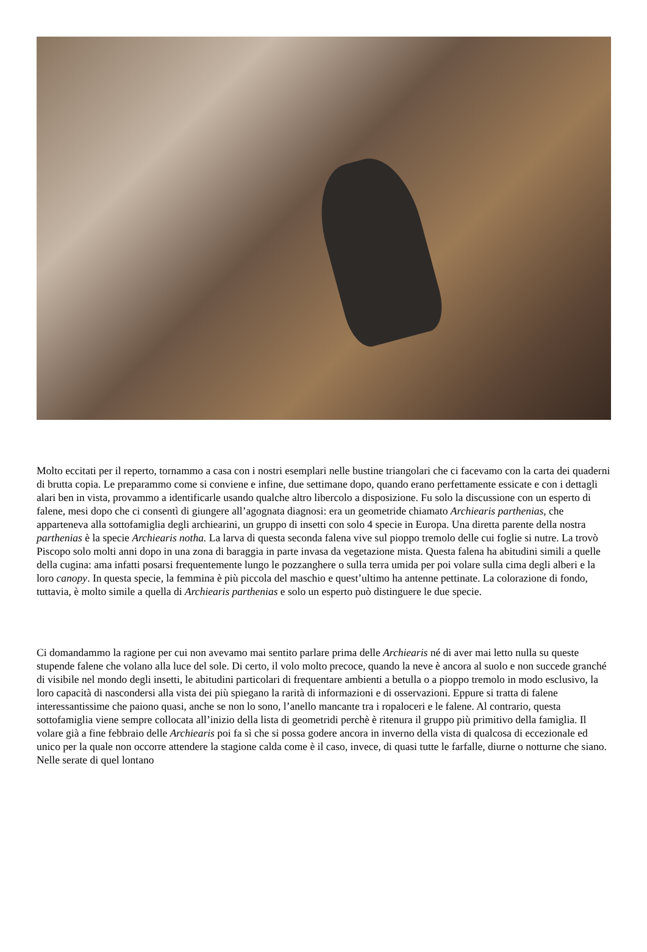Molto eccitati per il reperto, tornammo a casa con i nostri esemplari nelle bustine triangolari che ci facevamo con la carta dei quaderni di brutta copia. Le preparammo come si conviene e infine, due settimane dopo, quando erano perfettamente essicate e con i dettagli alari ben in vista, provammo a identificarle usando qualche altro libercolo a disposizione. Fu solo la discussione con un esperto di falene, mesi dopo che ci consentì di giungere all’agognata diagnosi: era un geometride chiamato Archiearis parthenias, che apparteneva alla sottofamiglia degli archiearini, un gruppo di insetti con solo 4 specie in Europa. Una diretta parente della nostra parthenias è la specie Archiearis notha. La larva di questa seconda falena vive sul pioppo tremolo delle cui foglie si nutre. La trovò Piscopo solo molti anni dopo in una zona di baraggia in parte invasa da vegetazione mista. Questa falena ha abitudini simili a quelle della cugina: ama infatti posarsi frequentemente lungo le pozzanghere o sulla terra umida per poi volare sulla cima degli alberi e la loro canopy. In questa specie, la femmina è più piccola del maschio e quest’ultimo ha antenne pettinate. La colorazione di fondo, tuttavia, è molto simile a quella di Archiearis parthenias e solo un esperto può distinguere le due specie.
Ci domandammo la ragione per cui non avevamo mai sentito parlare prima delle Archiearis né di aver mai letto nulla su queste stupende falene che volano alla luce del sole. Di certo, il volo molto precoce, quando la neve è ancora al suolo e non succede granché di visibile nel mondo degli insetti, le abitudini particolari di frequentare ambienti a betulla o a pioppo tremolo in modo esclusivo, la loro capacità di nascondersi alla vista dei più spiegano la rarità di informazioni e di osservazioni. Eppure si tratta di falene interessantissime che paiono quasi, anche se non lo sono, l’anello mancante tra i ropaloceri e le falene. Al contrario, questa sottofamiglia viene sempre collocata all’inizio della lista di geometridi perchè è ritenura il gruppo più primitivo della famiglia. Il volare già a fine febbraio delle Archiearis poi fa sì che si possa godere ancora in inverno della vista di qualcosa di eccezionale ed unico per la quale non occorre attendere la stagione calda come è il caso, invece, di quasi tutte le farfalle, diurne o notturne che siano. Nelle serate di quel lontano